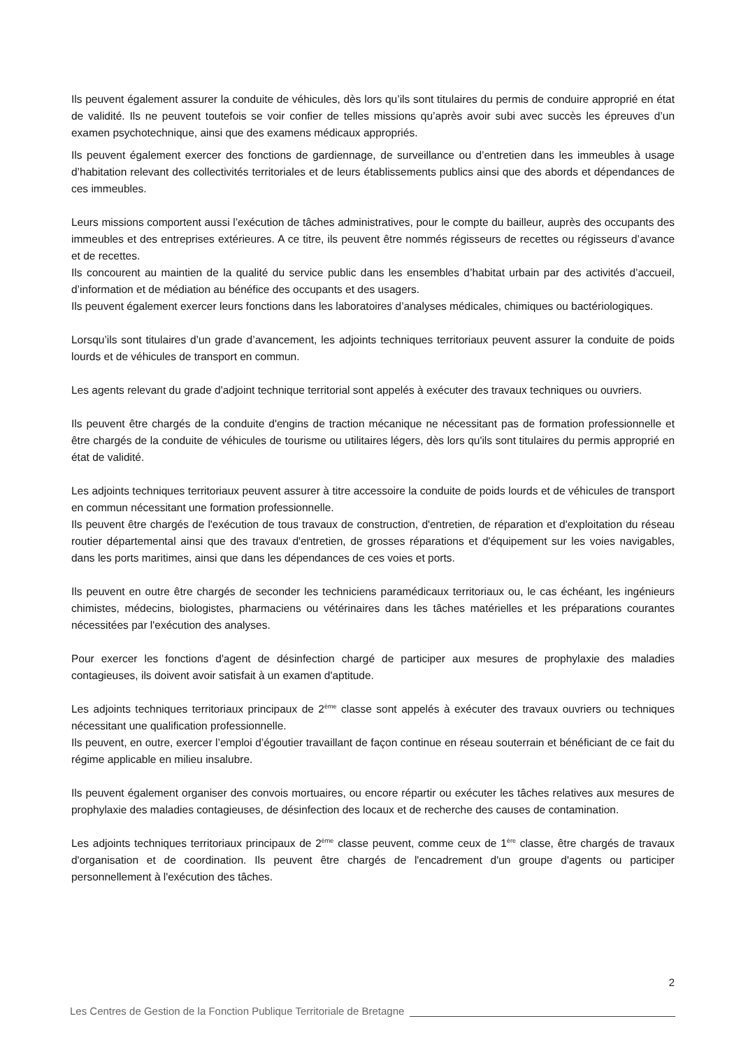Ils peuvent également assurer la conduite de véhicules, dès lors qu’ils sont titulaires du permis de conduire approprié en état de validité. Ils ne peuvent toutefois se voir confier de telles missions qu’après avoir subi avec succès les épreuves d’un examen psychotechnique, ainsi que des examens médicaux appropriés.
Ils peuvent également exercer des fonctions de gardiennage, de surveillance ou d’entretien dans les immeubles à usage d’habitation relevant des collectivités territoriales et de leurs établissements publics ainsi que des abords et dépendances de ces immeubles.
Leurs missions comportent aussi l’exécution de tâches administratives, pour le compte du bailleur, auprès des occupants des immeubles et des entreprises extérieures. A ce titre, ils peuvent être nommés régisseurs de recettes ou régisseurs d’avance et de recettes.
Ils concourent au maintien de la qualité du service public dans les ensembles d’habitat urbain par des activités d’accueil, d’information et de médiation au bénéfice des occupants et des usagers.
Ils peuvent également exercer leurs fonctions dans les laboratoires d’analyses médicales, chimiques ou bactériologiques.
Lorsqu’ils sont titulaires d’un grade d’avancement, les adjoints techniques territoriaux peuvent assurer la conduite de poids lourds et de véhicules de transport en commun.
Les agents relevant du grade d'adjoint technique territorial sont appelés à exécuter des travaux techniques ou ouvriers.
Ils peuvent être chargés de la conduite d'engins de traction mécanique ne nécessitant pas de formation professionnelle et être chargés de la conduite de véhicules de tourisme ou utilitaires légers, dès lors qu'ils sont titulaires du permis approprié en état de validité.
Les adjoints techniques territoriaux peuvent assurer à titre accessoire la conduite de poids lourds et de véhicules de transport en commun nécessitant une formation professionnelle.
Ils peuvent être chargés de l'exécution de tous travaux de construction, d'entretien, de réparation et d'exploitation du réseau routier départemental ainsi que des travaux d'entretien, de grosses réparations et d'équipement sur les voies navigables, dans les ports maritimes, ainsi que dans les dépendances de ces voies et ports.
Ils peuvent en outre être chargés de seconder les techniciens paramédicaux territoriaux ou, le cas échéant, les ingénieurs chimistes, médecins, biologistes, pharmaciens ou vétérinaires dans les tâches matérielles et les préparations courantes nécessitées par l'exécution des analyses.
Pour exercer les fonctions d'agent de désinfection chargé de participer aux mesures de prophylaxie des maladies contagieuses, ils doivent avoir satisfait à un examen d'aptitude.
Les adjoints techniques territoriaux principaux de 2<sup>ème</sup> classe sont appelés à exécuter des travaux ouvriers ou techniques nécessitant une qualification professionnelle.
Ils peuvent, en outre, exercer l’emploi d’égoutier travaillant de façon continue en réseau souterrain et bénéficiant de ce fait du régime applicable en milieu insalubre.
Ils peuvent également organiser des convois mortuaires, ou encore répartir ou exécuter les tâches relatives aux mesures de prophylaxie des maladies contagieuses, de désinfection des locaux et de recherche des causes de contamination.
Les adjoints techniques territoriaux principaux de 2<sup>ème</sup> classe peuvent, comme ceux de 1<sup>ère</sup> classe, être chargés de travaux d'organisation et de coordination. Ils peuvent être chargés de l'encadrement d'un groupe d'agents ou participer personnellement à l'exécution des tâches.
2
Les Centres de Gestion de la Fonction Publique Territoriale de Bretagne